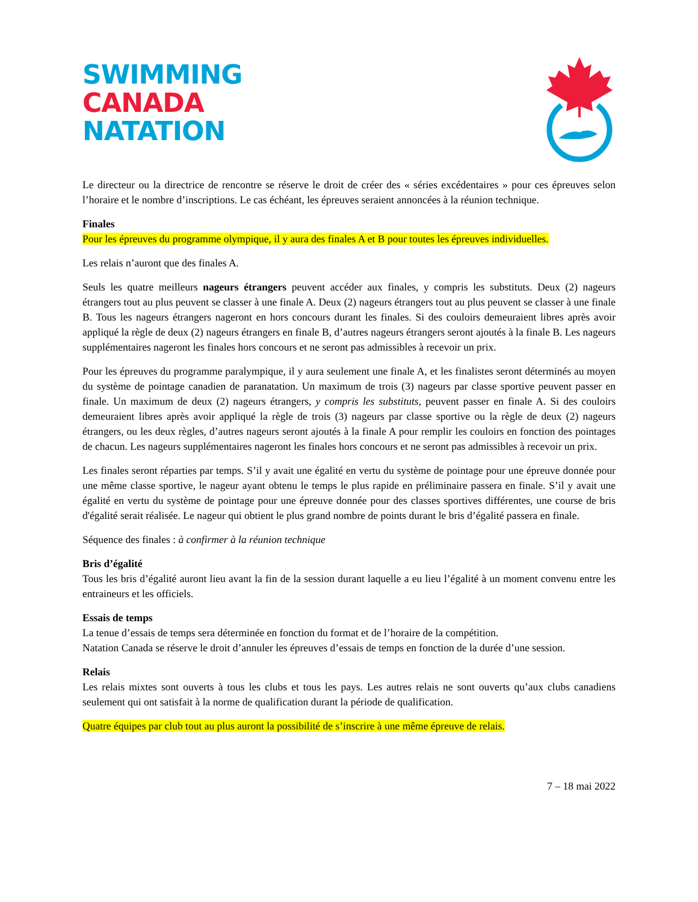SWIMMING
CANADA
NATATION
Le directeur ou la directrice de rencontre se réserve le droit de créer des « séries excédentaires » pour ces épreuves selon l’horaire et le nombre d’inscriptions. Le cas échéant, les épreuves seraient annoncées à la réunion technique.
Finales
Pour les épreuves du programme olympique, il y aura des finales A et B pour toutes les épreuves individuelles.
Les relais n’auront que des finales A.
Seuls les quatre meilleurs nageurs étrangers peuvent accéder aux finales, y compris les substituts. Deux (2) nageurs étrangers tout au plus peuvent se classer à une finale A. Deux (2) nageurs étrangers tout au plus peuvent se classer à une finale B. Tous les nageurs étrangers nageront en hors concours durant les finales. Si des couloirs demeuraient libres après avoir appliqué la règle de deux (2) nageurs étrangers en finale B, d’autres nageurs étrangers seront ajoutés à la finale B. Les nageurs supplémentaires nageront les finales hors concours et ne seront pas admissibles à recevoir un prix.
Pour les épreuves du programme paralympique, il y aura seulement une finale A, et les finalistes seront déterminés au moyen du système de pointage canadien de paranatation. Un maximum de trois (3) nageurs par classe sportive peuvent passer en finale. Un maximum de deux (2) nageurs étrangers, y compris les substituts, peuvent passer en finale A. Si des couloirs demeuraient libres après avoir appliqué la règle de trois (3) nageurs par classe sportive ou la règle de deux (2) nageurs étrangers, ou les deux règles, d’autres nageurs seront ajoutés à la finale A pour remplir les couloirs en fonction des pointages de chacun. Les nageurs supplémentaires nageront les finales hors concours et ne seront pas admissibles à recevoir un prix.
Les finales seront réparties par temps. S’il y avait une égalité en vertu du système de pointage pour une épreuve donnée pour une même classe sportive, le nageur ayant obtenu le temps le plus rapide en préliminaire passera en finale. S’il y avait une égalité en vertu du système de pointage pour une épreuve donnée pour des classes sportives différentes, une course de bris d'égalité serait réalisée. Le nageur qui obtient le plus grand nombre de points durant le bris d’égalité passera en finale.
Séquence des finales : à confirmer à la réunion technique
Bris d’égalité
Tous les bris d’égalité auront lieu avant la fin de la session durant laquelle a eu lieu l’égalité à un moment convenu entre les entraineurs et les officiels.
Essais de temps
La tenue d’essais de temps sera déterminée en fonction du format et de l’horaire de la compétition.
Natation Canada se réserve le droit d’annuler les épreuves d’essais de temps en fonction de la durée d’une session.
Relais
Les relais mixtes sont ouverts à tous les clubs et tous les pays. Les autres relais ne sont ouverts qu’aux clubs canadiens seulement qui ont satisfait à la norme de qualification durant la période de qualification.
Quatre équipes par club tout au plus auront la possibilité de s’inscrire à une même épreuve de relais.
7 – 18 mai 2022